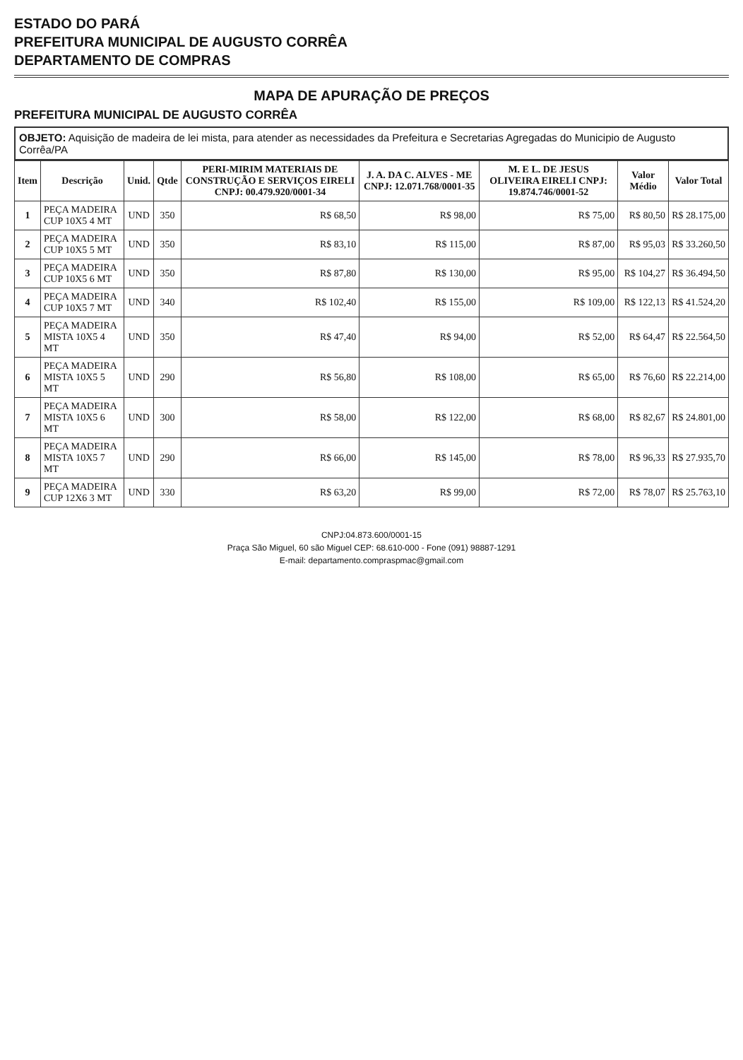ESTADO DO PARÁ
PREFEITURA MUNICIPAL DE AUGUSTO CORRÊA
DEPARTAMENTO DE COMPRAS
MAPA DE APURAÇÃO DE PREÇOS
PREFEITURA MUNICIPAL DE AUGUSTO CORRÊA
OBJETO: Aquisição de madeira de lei mista, para atender as necessidades da Prefeitura e Secretarias Agregadas do Municipio de Augusto Corrêa/PA
| Item | Descrição | Unid. | Qtde | PERI-MIRIM MATERIAIS DE CONSTRUÇÃO E SERVIÇOS EIRELI CNPJ: 00.479.920/0001-34 | J. A. DA C. ALVES - ME CNPJ: 12.071.768/0001-35 | M. E L. DE JESUS OLIVEIRA EIRELI CNPJ: 19.874.746/0001-52 | Valor Médio | Valor Total |
| --- | --- | --- | --- | --- | --- | --- | --- | --- |
| 1 | PEÇA MADEIRA CUP 10X5 4 MT | UND | 350 | R$ 68,50 | R$ 98,00 | R$ 75,00 | R$ 80,50 | R$ 28.175,00 |
| 2 | PEÇA MADEIRA CUP 10X5 5 MT | UND | 350 | R$ 83,10 | R$ 115,00 | R$ 87,00 | R$ 95,03 | R$ 33.260,50 |
| 3 | PEÇA MADEIRA CUP 10X5 6 MT | UND | 350 | R$ 87,80 | R$ 130,00 | R$ 95,00 | R$ 104,27 | R$ 36.494,50 |
| 4 | PEÇA MADEIRA CUP 10X5 7 MT | UND | 340 | R$ 102,40 | R$ 155,00 | R$ 109,00 | R$ 122,13 | R$ 41.524,20 |
| 5 | PEÇA MADEIRA MISTA 10X5 4 MT | UND | 350 | R$ 47,40 | R$ 94,00 | R$ 52,00 | R$ 64,47 | R$ 22.564,50 |
| 6 | PEÇA MADEIRA MISTA 10X5 5 MT | UND | 290 | R$ 56,80 | R$ 108,00 | R$ 65,00 | R$ 76,60 | R$ 22.214,00 |
| 7 | PEÇA MADEIRA MISTA 10X5 6 MT | UND | 300 | R$ 58,00 | R$ 122,00 | R$ 68,00 | R$ 82,67 | R$ 24.801,00 |
| 8 | PEÇA MADEIRA MISTA 10X5 7 MT | UND | 290 | R$ 66,00 | R$ 145,00 | R$ 78,00 | R$ 96,33 | R$ 27.935,70 |
| 9 | PEÇA MADEIRA CUP 12X6 3 MT | UND | 330 | R$ 63,20 | R$ 99,00 | R$ 72,00 | R$ 78,07 | R$ 25.763,10 |
CNPJ:04.873.600/0001-15
Praça São Miguel, 60 são Miguel CEP: 68.610-000 - Fone (091) 98887-1291
E-mail: departamento.compraspmac@gmail.com